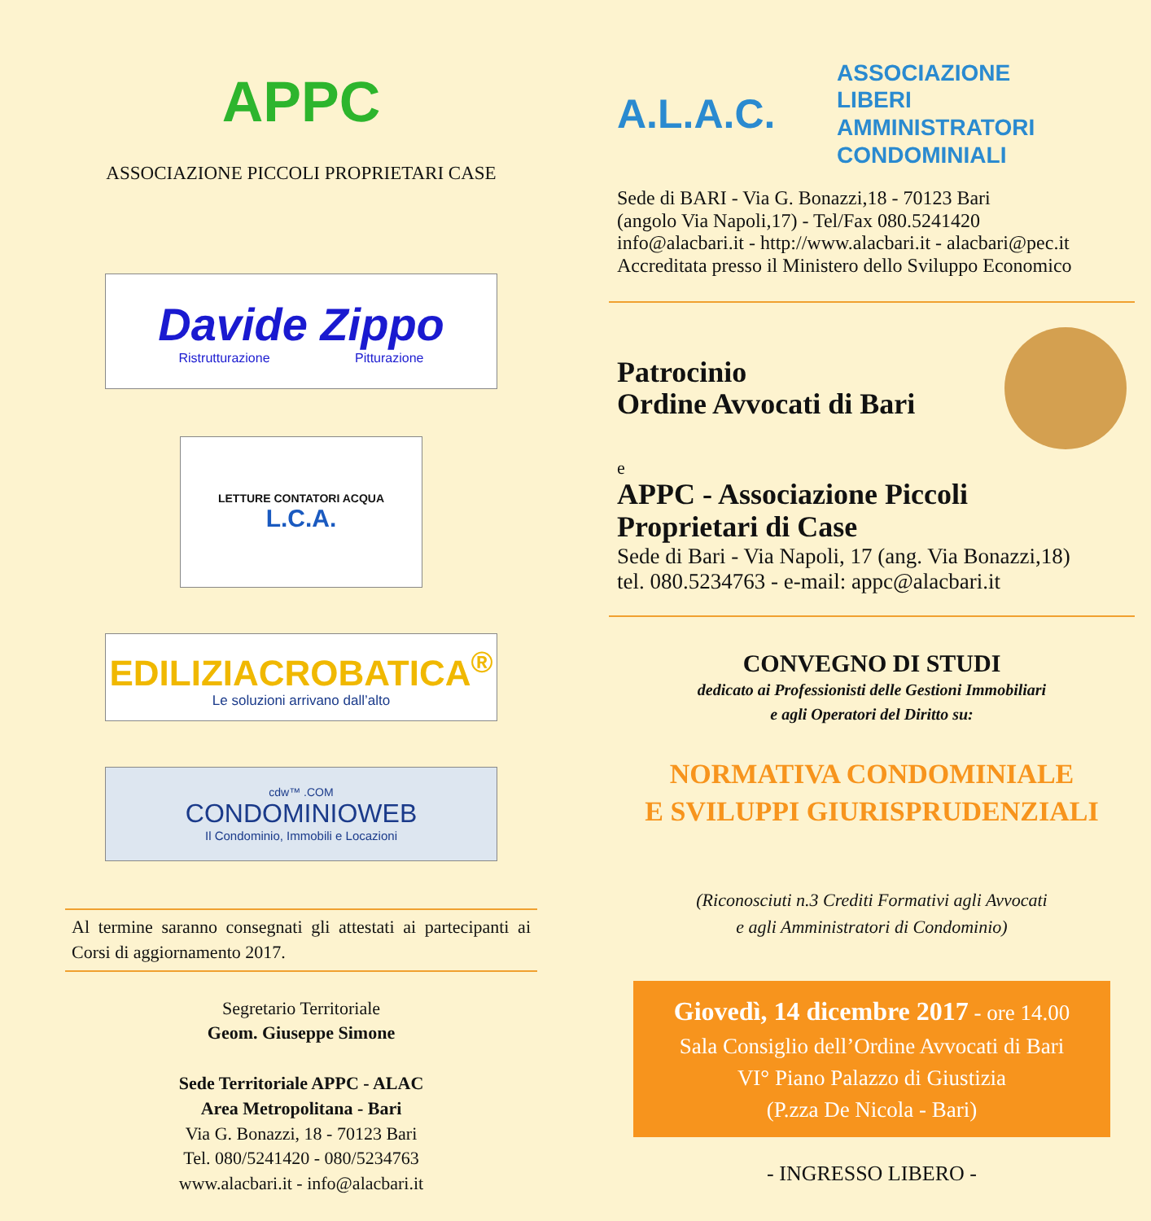APPC
ASSOCIAZIONE PICCOLI PROPRIETARI CASE
Davide Zippo
Ristrutturazione Pitturazione
LETTURE CONTATORI ACQUA
L.C.A.
EDILIZIACROBATICA<sup>®</sup>
Le soluzioni arrivano dall’alto
cdw™ .COM
CONDOMINIOWEB
Il Condominio, Immobili e Locazioni
Al termine saranno consegnati gli attestati ai partecipanti ai Corsi di aggiornamento 2017.
Segretario Territoriale
Geom. Giuseppe Simone
Sede Territoriale APPC - ALAC
Area Metropolitana - Bari
Via G. Bonazzi, 18 - 70123 Bari
Tel. 080/5241420 - 080/5234763
www.alacbari.it - info@alacbari.it
A.L.A.C.
ASSOCIAZIONE
LIBERI
AMMINISTRATORI
CONDOMINIALI
Sede di BARI - Via G. Bonazzi,18 - 70123 Bari
(angolo Via Napoli,17) - Tel/Fax 080.5241420
info@alacbari.it - http://www.alacbari.it - alacbari@pec.it
Accreditata presso il Ministero dello Sviluppo Economico
Patrocinio
Ordine Avvocati di Bari
e
APPC - Associazione Piccoli
Proprietari di Case
Sede di Bari - Via Napoli, 17 (ang. Via Bonazzi,18)
tel. 080.5234763 - e-mail: appc@alacbari.it
CONVEGNO DI STUDI
dedicato ai Professionisti delle Gestioni Immobiliari
e agli Operatori del Diritto su:
NORMATIVA CONDOMINIALE
E SVILUPPI GIURISPRUDENZIALI
(Riconosciuti n.3 Crediti Formativi agli Avvocati
e agli Amministratori di Condominio)
Giovedì, 14 dicembre 2017 - ore 14.00
Sala Consiglio dell’Ordine Avvocati di Bari
VI° Piano Palazzo di Giustizia
(P.zza De Nicola - Bari)
- INGRESSO LIBERO -